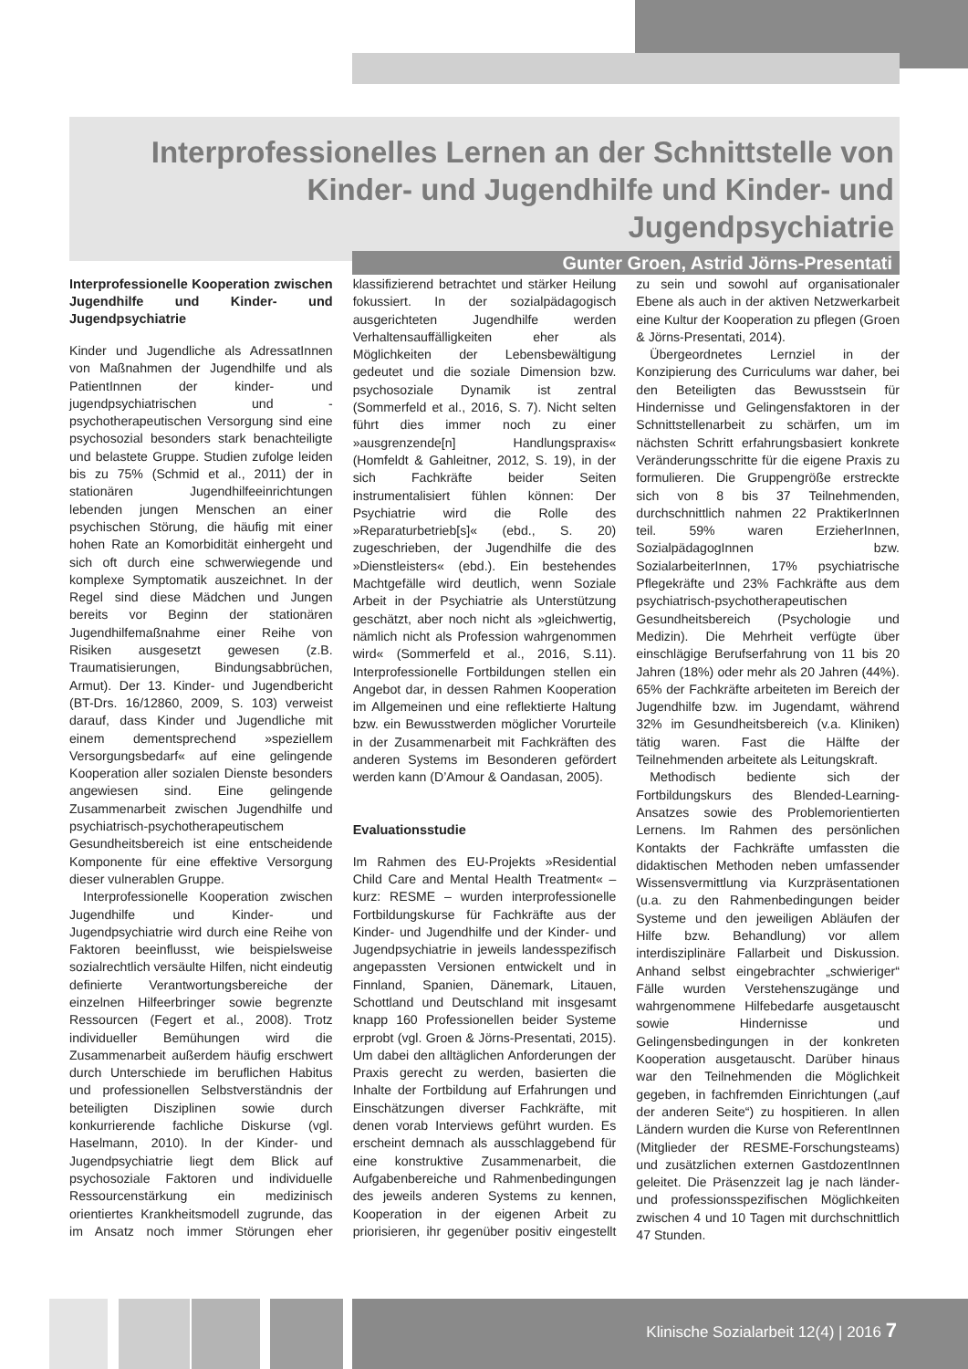Interprofessionelles Lernen an der Schnittstelle von Kinder- und Jugendhilfe und Kinder- und Jugendpsychiatrie
Gunter Groen, Astrid Jörns-Presentati
Interprofessionelle Kooperation zwischen Jugendhilfe und Kinder- und Jugendpsychiatrie
Kinder und Jugendliche als AdressatInnen von Maßnahmen der Jugendhilfe und als PatientInnen der kinder- und jugendpsychiatrischen und -psychotherapeutischen Versorgung sind eine psychosozial besonders stark benachteiligte und belastete Gruppe. Studien zufolge leiden bis zu 75% (Schmid et al., 2011) der in stationären Jugendhilfeeinrichtungen lebenden jungen Menschen an einer psychischen Störung, die häufig mit einer hohen Rate an Komorbidität einhergeht und sich oft durch eine schwerwiegende und komplexe Symptomatik auszeichnet. In der Regel sind diese Mädchen und Jungen bereits vor Beginn der stationären Jugendhilfemaßnahme einer Reihe von Risiken ausgesetzt gewesen (z.B. Traumatisierungen, Bindungsabbrüchen, Armut). Der 13. Kinder- und Jugendbericht (BT-Drs. 16/12860, 2009, S. 103) verweist darauf, dass Kinder und Jugendliche mit einem dementsprechend »speziellem Versorgungsbedarf« auf eine gelingende Kooperation aller sozialen Dienste besonders angewiesen sind. Eine gelingende Zusammenarbeit zwischen Jugendhilfe und psychiatrisch-psychotherapeutischem Gesundheitsbereich ist eine entscheidende Komponente für eine effektive Versorgung dieser vulnerablen Gruppe.
Interprofessionelle Kooperation zwischen Jugendhilfe und Kinder- und Jugendpsychiatrie wird durch eine Reihe von Faktoren beeinflusst, wie beispielsweise sozialrechtlich versäulte Hilfen, nicht eindeutig definierte Verantwortungsbereiche der einzelnen Hilfeerbringer sowie begrenzte Ressourcen (Fegert et al., 2008). Trotz individueller Bemühungen wird die Zusammenarbeit außerdem häufig erschwert durch Unterschiede im beruflichen Habitus und professionellen Selbstverständnis der beteiligten Disziplinen sowie durch konkurrierende fachliche Diskurse (vgl. Haselmann, 2010). In der Kinder- und Jugendpsychiatrie liegt dem Blick auf psychosoziale Faktoren und individuelle Ressourcenstärkung ein medizinisch orientiertes Krankheitsmodell zugrunde, das im Ansatz noch immer Störungen eher klassifizierend betrachtet und stärker Heilung fokussiert. In der sozialpädagogisch ausgerichteten Jugendhilfe werden Verhaltensauffälligkeiten eher als Möglichkeiten der Lebensbewältigung gedeutet und die soziale Dimension bzw. psychosoziale Dynamik ist zentral (Sommerfeld et al., 2016, S. 7). Nicht selten führt dies immer noch zu einer »ausgrenzende[n] Handlungspraxis« (Homfeldt & Gahleitner, 2012, S. 19), in der sich Fachkräfte beider Seiten instrumentalisiert fühlen können: Der Psychiatrie wird die Rolle des »Reparaturbetrieb[s]« (ebd., S. 20) zugeschrieben, der Jugendhilfe die des »Dienstleisters« (ebd.). Ein bestehendes Machtgefälle wird deutlich, wenn Soziale Arbeit in der Psychiatrie als Unterstützung geschätzt, aber noch nicht als »gleichwertig, nämlich nicht als Profession wahrgenommen wird« (Sommerfeld et al., 2016, S.11). Interprofessionelle Fortbildungen stellen ein Angebot dar, in dessen Rahmen Kooperation im Allgemeinen und eine reflektierte Haltung bzw. ein Bewusstwerden möglicher Vorurteile in der Zusammenarbeit mit Fachkräften des anderen Systems im Besonderen gefördert werden kann (D’Amour & Oandasan, 2005).
Evaluationsstudie
Im Rahmen des EU-Projekts »Residential Child Care and Mental Health Treatment« – kurz: RESME – wurden interprofessionelle Fortbildungskurse für Fachkräfte aus der Kinder- und Jugendhilfe und der Kinder- und Jugendpsychiatrie in jeweils landesspezifisch angepassten Versionen entwickelt und in Finnland, Spanien, Dänemark, Litauen, Schottland und Deutschland mit insgesamt knapp 160 Professionellen beider Systeme erprobt (vgl. Groen & Jörns-Presentati, 2015). Um dabei den alltäglichen Anforderungen der Praxis gerecht zu werden, basierten die Inhalte der Fortbildung auf Erfahrungen und Einschätzungen diverser Fachkräfte, mit denen vorab Interviews geführt wurden. Es erscheint demnach als ausschlaggebend für eine konstruktive Zusammenarbeit, die Aufgabenbereiche und Rahmenbedingungen des jeweils anderen Systems zu kennen, Kooperation in der eigenen Arbeit zu priorisieren, ihr gegenüber positiv eingestellt zu sein und sowohl auf organisationaler Ebene als auch in der aktiven Netzwerkarbeit eine Kultur der Kooperation zu pflegen (Groen & Jörns-Presentati, 2014).
Übergeordnetes Lernziel in der Konzipierung des Curriculums war daher, bei den Beteiligten das Bewusstsein für Hindernisse und Gelingensfaktoren in der Schnittstellenarbeit zu schärfen, um im nächsten Schritt erfahrungsbasiert konkrete Veränderungsschritte für die eigene Praxis zu formulieren. Die Gruppengröße erstreckte sich von 8 bis 37 Teilnehmenden, durchschnittlich nahmen 22 PraktikerInnen teil. 59% waren ErzieherInnen, SozialpädagogInnen bzw. SozialarbeiterInnen, 17% psychiatrische Pflegekräfte und 23% Fachkräfte aus dem psychiatrisch-psychotherapeutischen Gesundheitsbereich (Psychologie und Medizin). Die Mehrheit verfügte über einschlägige Berufserfahrung von 11 bis 20 Jahren (18%) oder mehr als 20 Jahren (44%). 65% der Fachkräfte arbeiteten im Bereich der Jugendhilfe bzw. im Jugendamt, während 32% im Gesundheitsbereich (v.a. Kliniken) tätig waren. Fast die Hälfte der Teilnehmenden arbeitete als Leitungskraft.
Methodisch bediente sich der Fortbildungskurs des Blended-Learning-Ansatzes sowie des Problemorientierten Lernens. Im Rahmen des persönlichen Kontakts der Fachkräfte umfassten die didaktischen Methoden neben umfassender Wissensvermittlung via Kurzpräsentationen (u.a. zu den Rahmenbedingungen beider Systeme und den jeweiligen Abläufen der Hilfe bzw. Behandlung) vor allem interdisziplinäre Fallarbeit und Diskussion. Anhand selbst eingebrachter „schwieriger“ Fälle wurden Verstehenszugänge und wahrgenommene Hilfebedarfe ausgetauscht sowie Hindernisse und Gelingensbedingungen in der konkreten Kooperation ausgetauscht. Darüber hinaus war den Teilnehmenden die Möglichkeit gegeben, in fachfremden Einrichtungen („auf der anderen Seite“) zu hospitieren. In allen Ländern wurden die Kurse von ReferentInnen (Mitglieder der RESME-Forschungsteams) und zusätzlichen externen GastdozentInnen geleitet. Die Präsenzzeit lag je nach länder- und professionsspezifischen Möglichkeiten zwischen 4 und 10 Tagen mit durchschnittlich 47 Stunden.
Klinische Sozialarbeit 12(4) | 2016 7